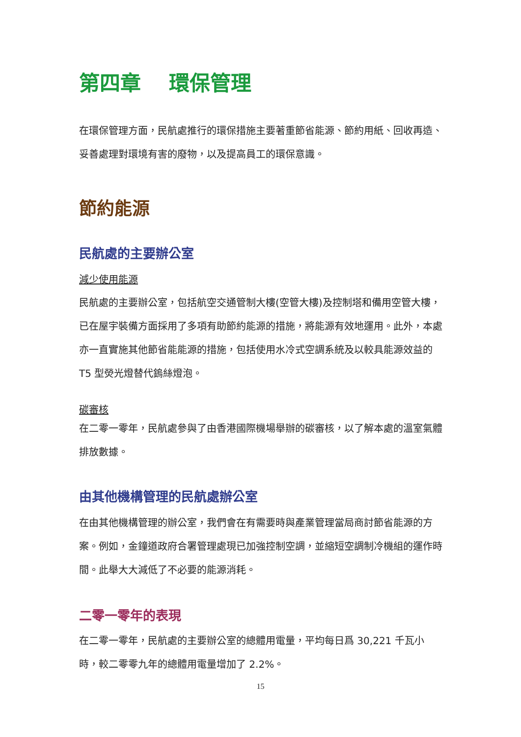第四章　 環保管理
在環保管理方面，民航處推行的環保措施主要著重節省能源、節約用紙、回收再造、妥善處理對環境有害的廢物，以及提高員工的環保意識。
節約能源
民航處的主要辦公室
減少使用能源
民航處的主要辦公室，包括航空交通管制大樓(空管大樓)及控制塔和備用空管大樓，已在屋宇裝備方面採用了多項有助節約能源的措施，將能源有效地運用。此外，本處亦一直實施其他節省能能源的措施，包括使用水冷式空調系統及以較具能源效益的 T5 型熒光燈替代鎢絲燈泡。
碳審核
在二零一零年，民航處參與了由香港國際機場舉辦的碳審核，以了解本處的溫室氣體排放數據。
由其他機構管理的民航處辦公室
在由其他機構管理的辦公室，我們會在有需要時與產業管理當局商討節省能源的方案。例如，金鐘道政府合署管理處現已加強控制空調，並縮短空調制冷機組的運作時間。此舉大大減低了不必要的能源消耗。
二零一零年的表現
在二零一零年，民航處的主要辦公室的總體用電量，平均每日爲 30,221 千瓦小時，較二零零九年的總體用電量增加了 2.2%。
15